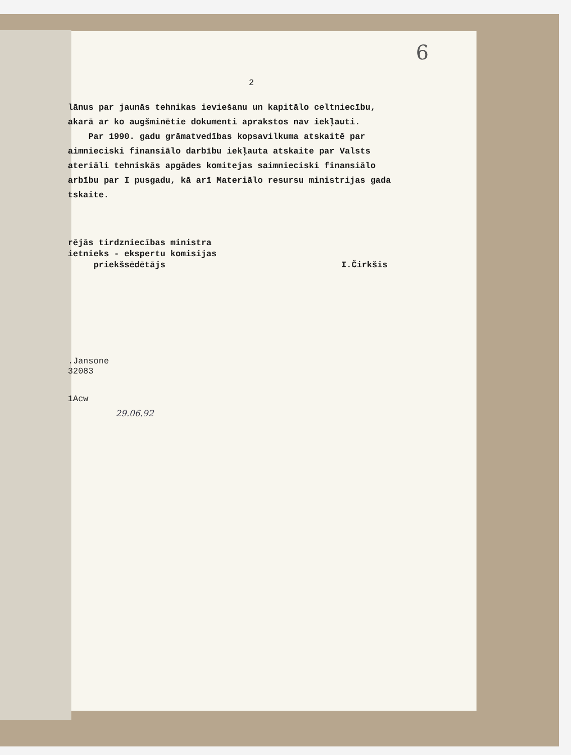6
2
lānus par jaunās tehnikas ieviešanu un kapitālo celtniecību,
akarā ar ko augšminētie dokumenti aprakstos nav iekļauti.
Par 1990. gadu grāmatvedības kopsavilkuma atskaitē par
aimnieciski finansiālo darbību iekļauta atskaite par Valsts
ateriāli tehniskās apgādes komitejas saimnieciski finansiālo
arbību par I pusgadu, kā arī Materiālo resursu ministrijas gada
tskaite.
rējās tirdzniecības ministra
ietnieks - ekspertu komisijas
priekšsēdētājs I.Čirkšis
.Jansone
32083
1Acw
29.06.92